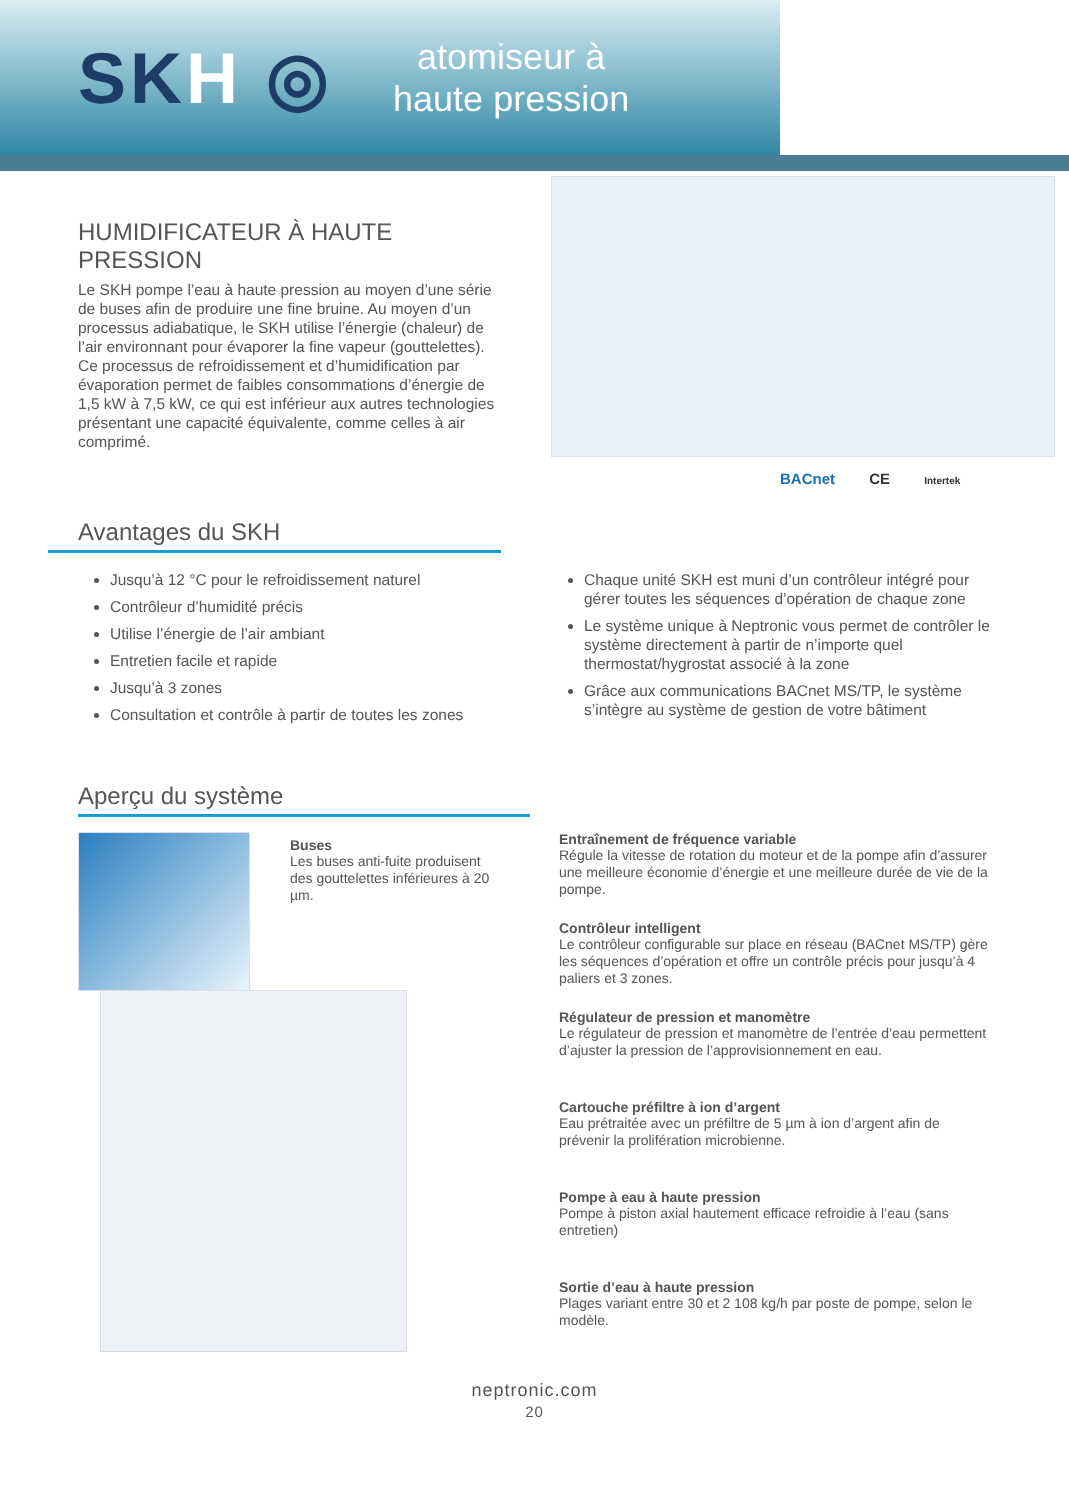SKH ◎
atomiseur à
haute pression
HUMIDIFICATEUR À HAUTE PRESSION
Le SKH pompe l’eau à haute pression au moyen d’une série de buses afin de produire une fine bruine. Au moyen d’un processus adiabatique, le SKH utilise l’énergie (chaleur) de l’air environnant pour évaporer la fine vapeur (gouttelettes). Ce processus de refroidissement et d’humidification par évaporation permet de faibles consommations d’énergie de 1,5 kW à 7,5 kW, ce qui est inférieur aux autres technologies présentant une capacité équivalente, comme celles à air comprimé.
BACnet CE Intertek
Avantages du SKH
Jusqu’à 12 °C pour le refroidissement naturel
Contrôleur d’humidité précis
Utilise l’énergie de l’air ambiant
Entretien facile et rapide
Jusqu’à 3 zones
Consultation et contrôle à partir de toutes les zones
Chaque unité SKH est muni d’un contrôleur intégré pour gérer toutes les séquences d’opération de chaque zone
Le système unique à Neptronic vous permet de contrôler le système directement à partir de n’importe quel thermostat/hygrostat associé à la zone
Grâce aux communications BACnet MS/TP, le système s’intègre au système de gestion de votre bâtiment
Aperçu du système
Buses
Les buses anti-fuite produisent des gouttelettes inférieures à 20 µm.
Entraînement de fréquence variable
Régule la vitesse de rotation du moteur et de la pompe afin d’assurer une meilleure économie d’énergie et une meilleure durée de vie de la pompe.
Contrôleur intelligent
Le contrôleur configurable sur place en réseau (BACnet MS/TP) gère les séquences d’opération et offre un contrôle précis pour jusqu’à 4 paliers et 3 zones.
Régulateur de pression et manomètre
Le régulateur de pression et manomètre de l’entrée d’eau permettent d’ajuster la pression de l’approvisionnement en eau.
Cartouche préfiltre à ion d’argent
Eau prétraitée avec un préfiltre de 5 µm à ion d’argent afin de prévenir la prolifération microbienne.
Pompe à eau à haute pression
Pompe à piston axial hautement efficace refroidie à l’eau (sans entretien)
Sortie d’eau à haute pression
Plages variant entre 30 et 2 108 kg/h par poste de pompe, selon le modèle.
neptronic.com
20